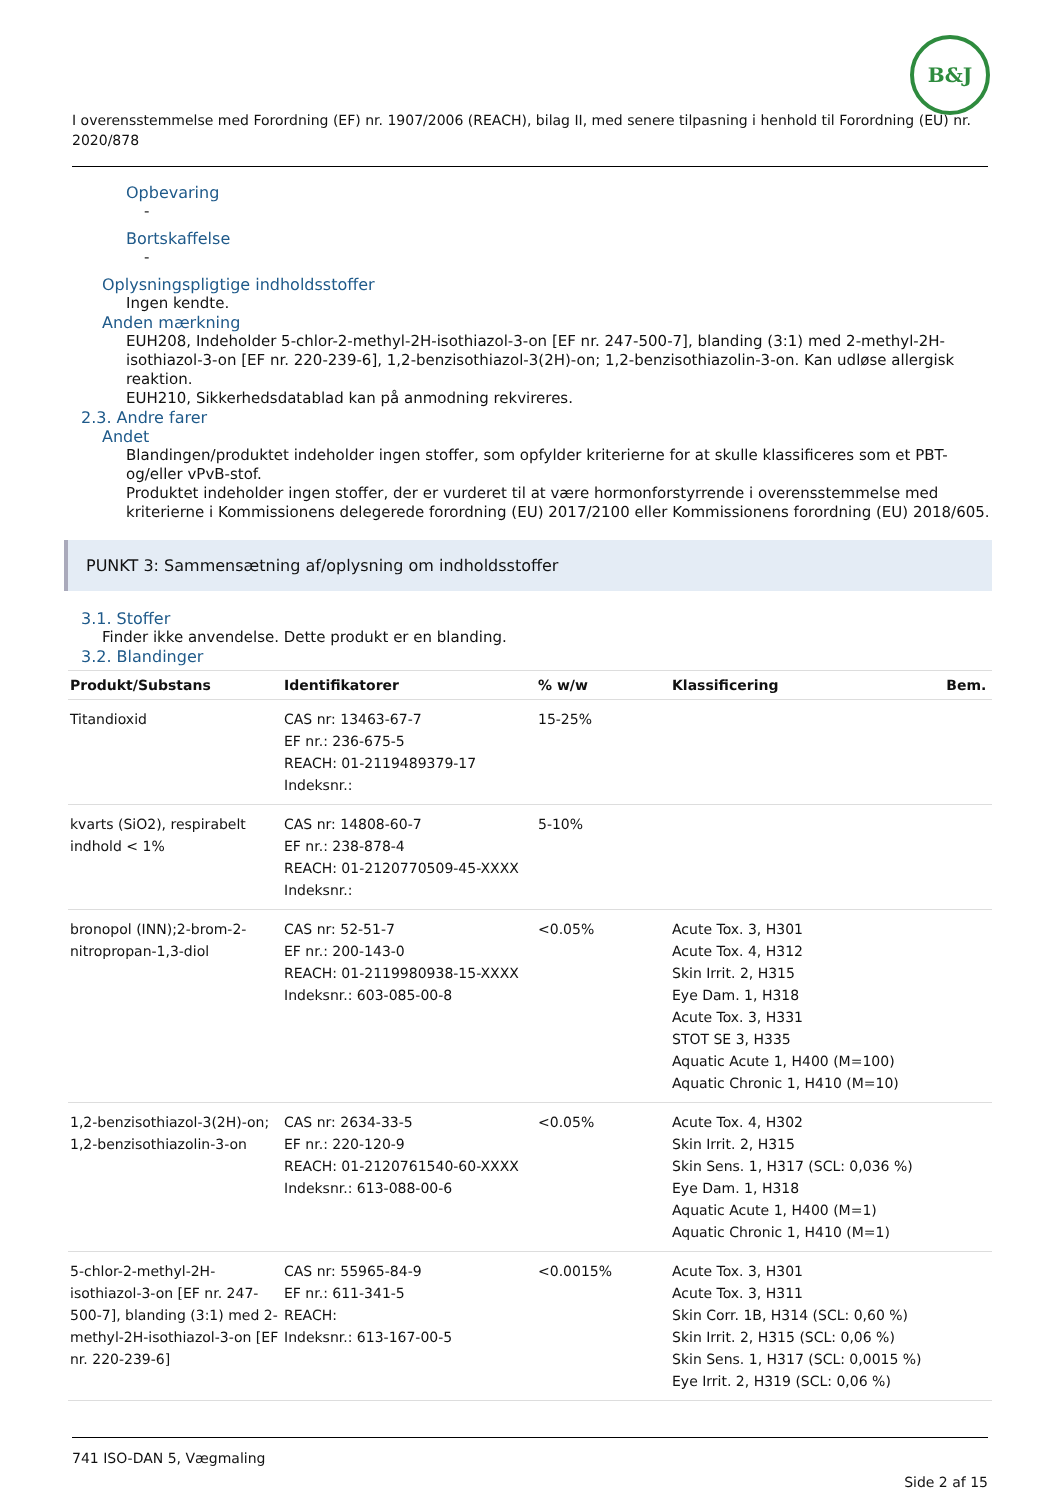B&J
I overensstemmelse med Forordning (EF) nr. 1907/2006 (REACH), bilag II, med senere tilpasning i henhold til Forordning (EU) nr. 2020/878
Opbevaring
-
Bortskaffelse
-
Oplysningspligtige indholdsstoffer
Ingen kendte.
Anden mærkning
EUH208, Indeholder 5-chlor-2-methyl-2H-isothiazol-3-on [EF nr. 247-500-7], blanding (3:1) med 2-methyl-2H-isothiazol-3-on [EF nr. 220-239-6], 1,2-benzisothiazol-3(2H)-on; 1,2-benzisothiazolin-3-on. Kan udløse allergisk reaktion.
EUH210, Sikkerhedsdatablad kan på anmodning rekvireres.
2.3. Andre farer
Andet
Blandingen/produktet indeholder ingen stoffer, som opfylder kriterierne for at skulle klassificeres som et PBT- og/eller vPvB-stof.
Produktet indeholder ingen stoffer, der er vurderet til at være hormonforstyrrende i overensstemmelse med kriterierne i Kommissionens delegerede forordning (EU) 2017/2100 eller Kommissionens forordning (EU) 2018/605.
PUNKT 3: Sammensætning af/oplysning om indholdsstoffer
3.1. Stoffer
Finder ikke anvendelse. Dette produkt er en blanding.
3.2. Blandinger
| Produkt/Substans | Identifikatorer | % w/w | Klassificering | Bem. |
| --- | --- | --- | --- | --- |
| Titandioxid | CAS nr: 13463-67-7 EF nr.: 236-675-5 REACH: 01-2119489379-17 Indeksnr.: | 15-25% | | |
| kvarts (SiO2), respirabelt indhold < 1% | CAS nr: 14808-60-7 EF nr.: 238-878-4 REACH: 01-2120770509-45-XXXX Indeksnr.: | 5-10% | | |
| bronopol (INN);2-brom-2-nitropropan-1,3-diol | CAS nr: 52-51-7 EF nr.: 200-143-0 REACH: 01-2119980938-15-XXXX Indeksnr.: 603-085-00-8 | <0.05% | Acute Tox. 3, H301 Acute Tox. 4, H312 Skin Irrit. 2, H315 Eye Dam. 1, H318 Acute Tox. 3, H331 STOT SE 3, H335 Aquatic Acute 1, H400 (M=100) Aquatic Chronic 1, H410 (M=10) | |
| 1,2-benzisothiazol-3(2H)-on; 1,2-benzisothiazolin-3-on | CAS nr: 2634-33-5 EF nr.: 220-120-9 REACH: 01-2120761540-60-XXXX Indeksnr.: 613-088-00-6 | <0.05% | Acute Tox. 4, H302 Skin Irrit. 2, H315 Skin Sens. 1, H317 (SCL: 0,036 %) Eye Dam. 1, H318 Aquatic Acute 1, H400 (M=1) Aquatic Chronic 1, H410 (M=1) | |
| 5-chlor-2-methyl-2H-isothiazol-3-on [EF nr. 247-500-7], blanding (3:1) med 2-methyl-2H-isothiazol-3-on [EF nr. 220-239-6] | CAS nr: 55965-84-9 EF nr.: 611-341-5 REACH: Indeksnr.: 613-167-00-5 | <0.0015% | Acute Tox. 3, H301 Acute Tox. 3, H311 Skin Corr. 1B, H314 (SCL: 0,60 %) Skin Irrit. 2, H315 (SCL: 0,06 %) Skin Sens. 1, H317 (SCL: 0,0015 %) Eye Irrit. 2, H319 (SCL: 0,06 %) | |
741 ISO-DAN 5, Vægmaling
Side 2 af 15